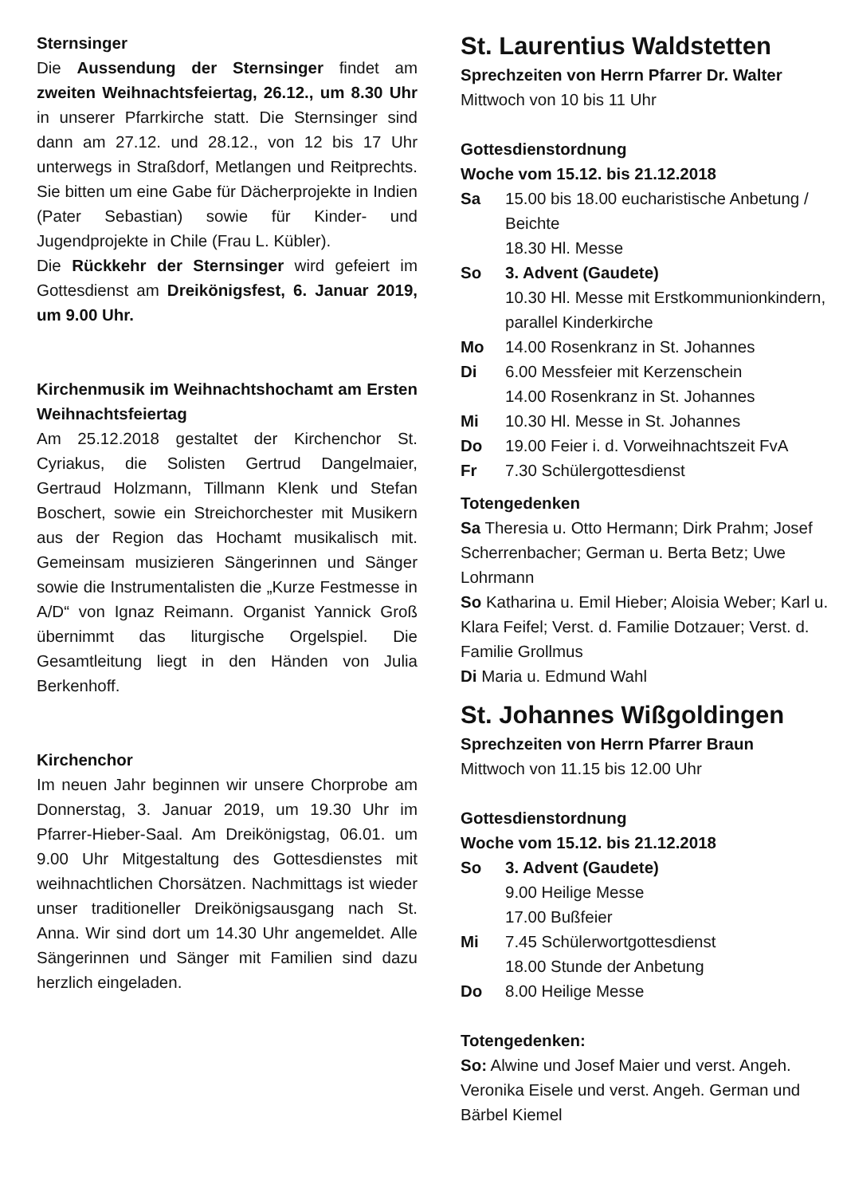Sternsinger
Die Aussendung der Sternsinger findet am zweiten Weihnachtsfeiertag, 26.12., um 8.30 Uhr in unserer Pfarrkirche statt. Die Sternsinger sind dann am 27.12. und 28.12., von 12 bis 17 Uhr unterwegs in Straßdorf, Metlangen und Reitprechts. Sie bitten um eine Gabe für Dächerprojekte in Indien (Pater Sebastian) sowie für Kinder- und Jugendprojekte in Chile (Frau L. Kübler).
Die Rückkehr der Sternsinger wird gefeiert im Gottesdienst am Dreikönigsfest, 6. Januar 2019, um 9.00 Uhr.
Kirchenmusik im Weihnachtshochamt am Ersten Weihnachtsfeiertag
Am 25.12.2018 gestaltet der Kirchenchor St. Cyriakus, die Solisten Gertrud Dangelmaier, Gertraud Holzmann, Tillmann Klenk und Stefan Boschert, sowie ein Streichorchester mit Musikern aus der Region das Hochamt musikalisch mit. Gemeinsam musizieren Sängerinnen und Sänger sowie die Instrumentalisten die „Kurze Festmesse in A/D“ von Ignaz Reimann. Organist Yannick Groß übernimmt das liturgische Orgelspiel. Die Gesamtleitung liegt in den Händen von Julia Berkenhoff.
Kirchenchor
Im neuen Jahr beginnen wir unsere Chorprobe am Donnerstag, 3. Januar 2019, um 19.30 Uhr im Pfarrer-Hieber-Saal. Am Dreikönigstag, 06.01. um 9.00 Uhr Mitgestaltung des Gottesdienstes mit weihnachtlichen Chorsätzen. Nachmittags ist wieder unser traditioneller Dreikönigsausgang nach St. Anna. Wir sind dort um 14.30 Uhr angemeldet. Alle Sängerinnen und Sänger mit Familien sind dazu herzlich eingeladen.
St. Laurentius Waldstetten
Sprechzeiten von Herrn Pfarrer Dr. Walter
Mittwoch von 10 bis 11 Uhr
Gottesdienstordnung
Woche vom 15.12. bis 21.12.2018
Sa 15.00 bis 18.00 eucharistische Anbetung / Beichte
18.30 Hl. Messe
So 3. Advent (Gaudete)
10.30 Hl. Messe mit Erstkommunionkindern, parallel Kinderkirche
Mo 14.00 Rosenkranz in St. Johannes
Di 6.00 Messfeier mit Kerzenschein
14.00 Rosenkranz in St. Johannes
Mi 10.30 Hl. Messe in St. Johannes
Do 19.00 Feier i. d. Vorweihnachtszeit FvA
Fr 7.30 Schülergottesdienst
Totengedenken
Sa Theresia u. Otto Hermann; Dirk Prahm; Josef Scherrenbacher; German u. Berta Betz; Uwe Lohrmann
So Katharina u. Emil Hieber; Aloisia Weber; Karl u. Klara Feifel; Verst. d. Familie Dotzauer; Verst. d. Familie Grollmus
Di Maria u. Edmund Wahl
St. Johannes Wißgoldingen
Sprechzeiten von Herrn Pfarrer Braun
Mittwoch von 11.15 bis 12.00 Uhr
Gottesdienstordnung
Woche vom 15.12. bis 21.12.2018
So 3. Advent (Gaudete)
9.00 Heilige Messe
17.00 Bußfeier
Mi 7.45 Schülerwortgottesdienst
18.00 Stunde der Anbetung
Do 8.00 Heilige Messe
Totengedenken:
So: Alwine und Josef Maier und verst. Angeh. Veronika Eisele und verst. Angeh. German und Bärbel Kiemel